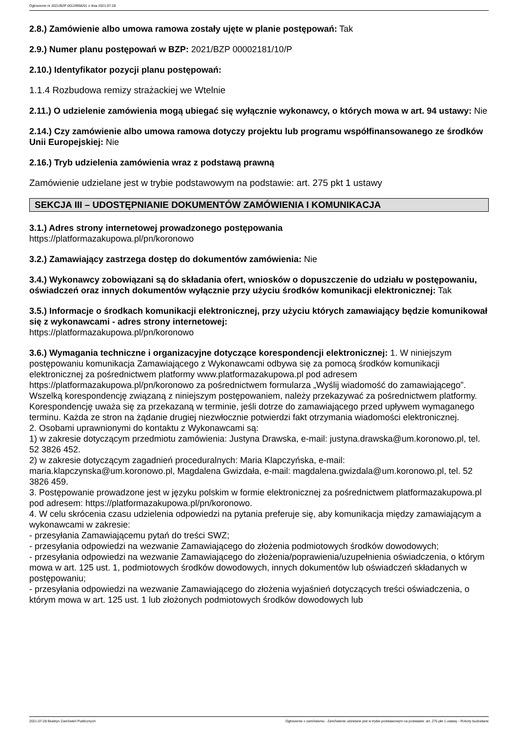Ogłoszenie nr 2021/BZP 00129956/01 z dnia 2021-07-28
2.8.) Zamówienie albo umowa ramowa zostały ujęte w planie postępowań: Tak
2.9.) Numer planu postępowań w BZP: 2021/BZP 00002181/10/P
2.10.) Identyfikator pozycji planu postępowań:
1.1.4 Rozbudowa remizy strażackiej we Wtelnie
2.11.) O udzielenie zamówienia mogą ubiegać się wyłącznie wykonawcy, o których mowa w art. 94 ustawy: Nie
2.14.) Czy zamówienie albo umowa ramowa dotyczy projektu lub programu współfinansowanego ze środków Unii Europejskiej: Nie
2.16.) Tryb udzielenia zamówienia wraz z podstawą prawną
Zamówienie udzielane jest w trybie podstawowym na podstawie: art. 275 pkt 1 ustawy
SEKCJA III – UDOSTĘPNIANIE DOKUMENTÓW ZAMÓWIENIA I KOMUNIKACJA
3.1.) Adres strony internetowej prowadzonego postępowania
https://platformazakupowa.pl/pn/koronowo
3.2.) Zamawiający zastrzega dostęp do dokumentów zamówienia: Nie
3.4.) Wykonawcy zobowiązani są do składania ofert, wniosków o dopuszczenie do udziału w postępowaniu, oświadczeń oraz innych dokumentów wyłącznie przy użyciu środków komunikacji elektronicznej: Tak
3.5.) Informacje o środkach komunikacji elektronicznej, przy użyciu których zamawiający będzie komunikował się z wykonawcami - adres strony internetowej:
https://platformazakupowa.pl/pn/koronowo
3.6.) Wymagania techniczne i organizacyjne dotyczące korespondencji elektronicznej: 1. W niniejszym postępowaniu komunikacja Zamawiającego z Wykonawcami odbywa się za pomocą środków komunikacji elektronicznej za pośrednictwem platformy www.platformazakupowa.pl pod adresem https://platformazakupowa.pl/pn/koronowo za pośrednictwem formularza „Wyślij wiadomość do zamawiającego”. Wszelką korespondencję związaną z niniejszym postępowaniem, należy przekazywać za pośrednictwem platformy. Korespondencję uważa się za przekazaną w terminie, jeśli dotrze do zamawiającego przed upływem wymaganego terminu. Każda ze stron na żądanie drugiej niezwłocznie potwierdzi fakt otrzymania wiadomości elektronicznej.
2. Osobami uprawnionymi do kontaktu z Wykonawcami są:
1) w zakresie dotyczącym przedmiotu zamówienia: Justyna Drawska, e-mail: justyna.drawska@um.koronowo.pl, tel. 52 3826 452.
2) w zakresie dotyczącym zagadnień proceduralnych: Maria Klapczyńska, e-mail: maria.klapczynska@um.koronowo.pl, Magdalena Gwizdała, e-mail: magdalena.gwizdala@um.koronowo.pl, tel. 52 3826 459.
3. Postępowanie prowadzone jest w języku polskim w formie elektronicznej za pośrednictwem platformazakupowa.pl pod adresem: https://platformazakupowa.pl/pn/koronowo.
4. W celu skrócenia czasu udzielenia odpowiedzi na pytania preferuje się, aby komunikacja między zamawiającym a wykonawcami w zakresie:
- przesyłania Zamawiającemu pytań do treści SWZ;
- przesyłania odpowiedzi na wezwanie Zamawiającego do złożenia podmiotowych środków dowodowych;
- przesyłania odpowiedzi na wezwanie Zamawiającego do złożenia/poprawienia/uzupełnienia oświadczenia, o którym mowa w art. 125 ust. 1, podmiotowych środków dowodowych, innych dokumentów lub oświadczeń składanych w postępowaniu;
- przesyłania odpowiedzi na wezwanie Zamawiającego do złożenia wyjaśnień dotyczących treści oświadczenia, o którym mowa w art. 125 ust. 1 lub złożonych podmiotowych środków dowodowych lub
2021-07-28 Biuletyn Zamówień Publicznych Ogłoszenie o zamówieniu - Zamówienie udzielane jest w trybie podstawowym na podstawie: art. 275 pkt 1 ustawy - Roboty budowlane